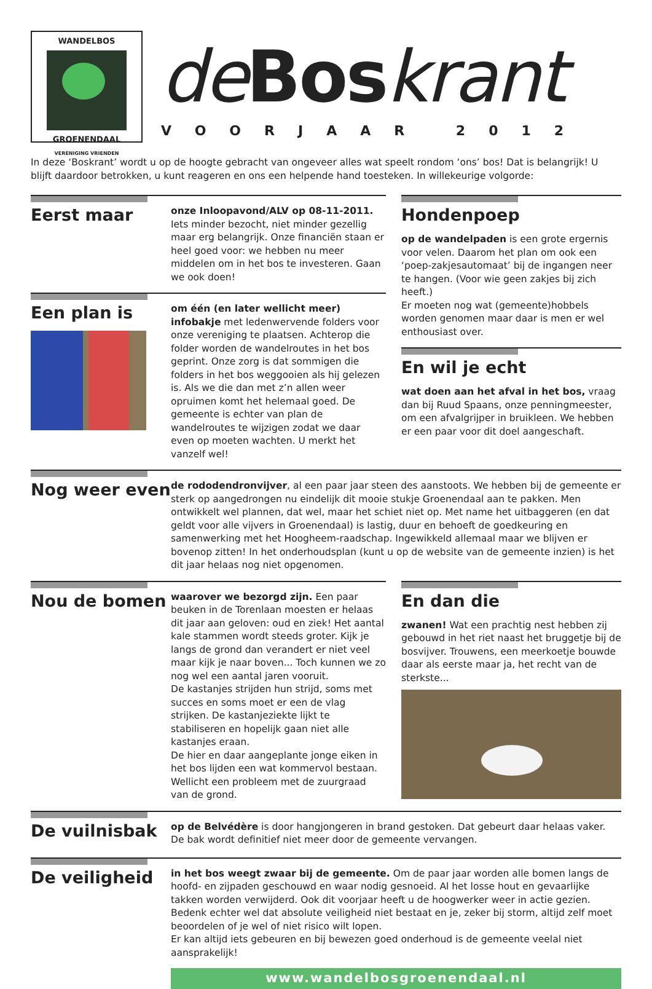WANDELBOS
GROENENDAAL
VERENIGING VRIENDEN
deBoskrant
VOORJAAR 2012
In deze ‘Boskrant’ wordt u op de hoogte gebracht van ongeveer alles wat speelt rondom ‘ons’ bos! Dat is belangrijk! U blijft daardoor betrokken, u kunt reageren en ons een helpende hand toesteken. In willekeurige volgorde:
Eerst maar
onze Inloopavond/ALV op 08-11-2011. Iets minder bezocht, niet minder gezellig maar erg belangrijk. Onze financiën staan er heel goed voor: we hebben nu meer middelen om in het bos te investeren. Gaan we ook doen!
Een plan is
om één (en later wellicht meer) infobakje met ledenwervende folders voor onze vereniging te plaatsen. Achterop die folder worden de wandelroutes in het bos geprint. Onze zorg is dat sommigen die folders in het bos weggooien als hij gelezen is. Als we die dan met z’n allen weer opruimen komt het helemaal goed. De gemeente is echter van plan de wandelroutes te wijzigen zodat we daar even op moeten wachten. U merkt het vanzelf wel!
Hondenpoep
op de wandelpaden is een grote ergernis voor velen. Daarom het plan om ook een ‘poep-zakjesautomaat’ bij de ingangen neer te hangen. (Voor wie geen zakjes bij zich heeft.)
Er moeten nog wat (gemeente)hobbels worden genomen maar daar is men er wel enthousiast over.
En wil je echt
wat doen aan het afval in het bos, vraag dan bij Ruud Spaans, onze penningmeester, om een afvalgrijper in bruikleen. We hebben er een paar voor dit doel aangeschaft.
Nog weer even
de rododendronvijver, al een paar jaar steen des aanstoots. We hebben bij de gemeente er sterk op aangedrongen nu eindelijk dit mooie stukje Groenendaal aan te pakken. Men ontwikkelt wel plannen, dat wel, maar het schiet niet op. Met name het uitbaggeren (en dat geldt voor alle vijvers in Groenendaal) is lastig, duur en behoeft de goedkeuring en samenwerking met het Hoogheem-raadschap. Ingewikkeld allemaal maar we blijven er bovenop zitten! In het onderhoudsplan (kunt u op de website van de gemeente inzien) is het dit jaar helaas nog niet opgenomen.
Nou de bomen
waarover we bezorgd zijn. Een paar beuken in de Torenlaan moesten er helaas dit jaar aan geloven: oud en ziek! Het aantal kale stammen wordt steeds groter. Kijk je langs de grond dan verandert er niet veel maar kijk je naar boven... Toch kunnen we zo nog wel een aantal jaren vooruit.
De kastanjes strijden hun strijd, soms met succes en soms moet er een de vlag strijken. De kastanjeziekte lijkt te stabiliseren en hopelijk gaan niet alle kastanjes eraan.
De hier en daar aangeplante jonge eiken in het bos lijden een wat kommervol bestaan. Wellicht een probleem met de zuurgraad van de grond.
En dan die
zwanen! Wat een prachtig nest hebben zij gebouwd in het riet naast het bruggetje bij de bosvijver. Trouwens, een meerkoetje bouwde daar als eerste maar ja, het recht van de sterkste...
De vuilnisbak
op de Belvédère is door hangjongeren in brand gestoken. Dat gebeurt daar helaas vaker. De bak wordt definitief niet meer door de gemeente vervangen.
De veiligheid
in het bos weegt zwaar bij de gemeente. Om de paar jaar worden alle bomen langs de hoofd- en zijpaden geschouwd en waar nodig gesnoeid. Al het losse hout en gevaarlijke takken worden verwijderd. Ook dit voorjaar heeft u de hoogwerker weer in actie gezien.
Bedenk echter wel dat absolute veiligheid niet bestaat en je, zeker bij storm, altijd zelf moet beoordelen of je wel of niet risico wilt lopen.
Er kan altijd iets gebeuren en bij bewezen goed onderhoud is de gemeente veelal niet aansprakelijk!
www.wandelbosgroenendaal.nl